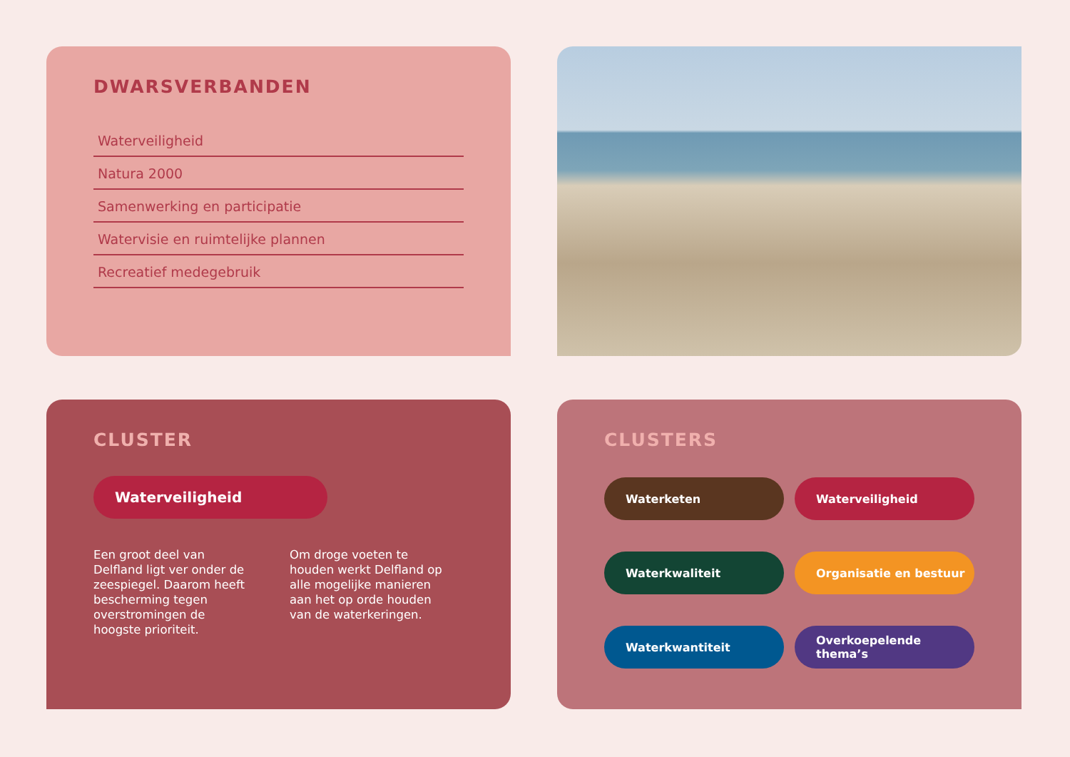DWARSVERBANDEN
Waterveiligheid
Natura 2000
Samenwerking en participatie
Watervisie en ruimtelijke plannen
Recreatief medegebruik
CLUSTER
Waterveiligheid
Een groot deel van Delfland ligt ver onder de zeespiegel. Daarom heeft bescherming tegen overstromingen de hoogste prioriteit.
Om droge voeten te houden werkt Delfland op alle mogelijke manieren aan het op orde houden van de waterkeringen.
CLUSTERS
Waterketen
Waterveiligheid
Waterkwaliteit
Organisatie en bestuur
Waterkwantiteit
Overkoepelende thema’s